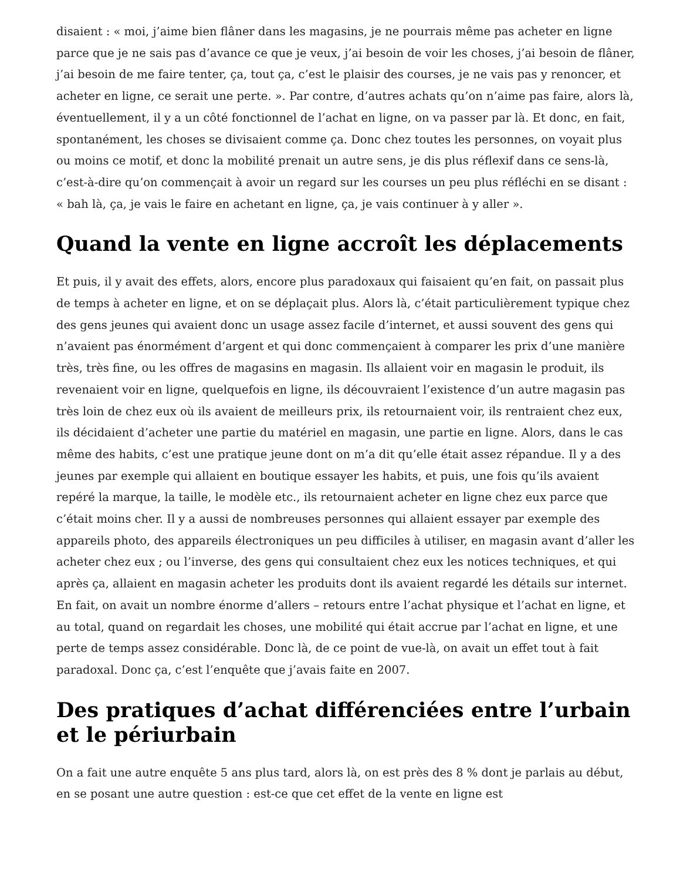disaient : « moi, j’aime bien flâner dans les magasins, je ne pourrais même pas acheter en ligne parce que je ne sais pas d’avance ce que je veux, j’ai besoin de voir les choses, j’ai besoin de flâner, j’ai besoin de me faire tenter, ça, tout ça, c’est le plaisir des courses, je ne vais pas y renoncer, et acheter en ligne, ce serait une perte. ». Par contre, d’autres achats qu’on n’aime pas faire, alors là, éventuellement, il y a un côté fonctionnel de l’achat en ligne, on va passer par là. Et donc, en fait, spontanément, les choses se divisaient comme ça. Donc chez toutes les personnes, on voyait plus ou moins ce motif, et donc la mobilité prenait un autre sens, je dis plus réflexif dans ce sens-là, c’est-à-dire qu’on commençait à avoir un regard sur les courses un peu plus réfléchi en se disant : « bah là, ça, je vais le faire en achetant en ligne, ça, je vais continuer à y aller ».
Quand la vente en ligne accroît les déplacements
Et puis, il y avait des effets, alors, encore plus paradoxaux qui faisaient qu’en fait, on passait plus de temps à acheter en ligne, et on se déplaçait plus. Alors là, c’était particulièrement typique chez des gens jeunes qui avaient donc un usage assez facile d’internet, et aussi souvent des gens qui n’avaient pas énormément d’argent et qui donc commençaient à comparer les prix d’une manière très, très fine, ou les offres de magasins en magasin. Ils allaient voir en magasin le produit, ils revenaient voir en ligne, quelquefois en ligne, ils découvraient l’existence d’un autre magasin pas très loin de chez eux où ils avaient de meilleurs prix, ils retournaient voir, ils rentraient chez eux, ils décidaient d’acheter une partie du matériel en magasin, une partie en ligne. Alors, dans le cas même des habits, c’est une pratique jeune dont on m’a dit qu’elle était assez répandue. Il y a des jeunes par exemple qui allaient en boutique essayer les habits, et puis, une fois qu’ils avaient repéré la marque, la taille, le modèle etc., ils retournaient acheter en ligne chez eux parce que c’était moins cher. Il y a aussi de nombreuses personnes qui allaient essayer par exemple des appareils photo, des appareils électroniques un peu difficiles à utiliser, en magasin avant d’aller les acheter chez eux ; ou l’inverse, des gens qui consultaient chez eux les notices techniques, et qui après ça, allaient en magasin acheter les produits dont ils avaient regardé les détails sur internet. En fait, on avait un nombre énorme d’allers – retours entre l’achat physique et l’achat en ligne, et au total, quand on regardait les choses, une mobilité qui était accrue par l’achat en ligne, et une perte de temps assez considérable. Donc là, de ce point de vue-là, on avait un effet tout à fait paradoxal. Donc ça, c’est l’enquête que j’avais faite en 2007.
Des pratiques d’achat différenciées entre l’urbain et le périurbain
On a fait une autre enquête 5 ans plus tard, alors là, on est près des 8 % dont je parlais au début, en se posant une autre question : est-ce que cet effet de la vente en ligne est